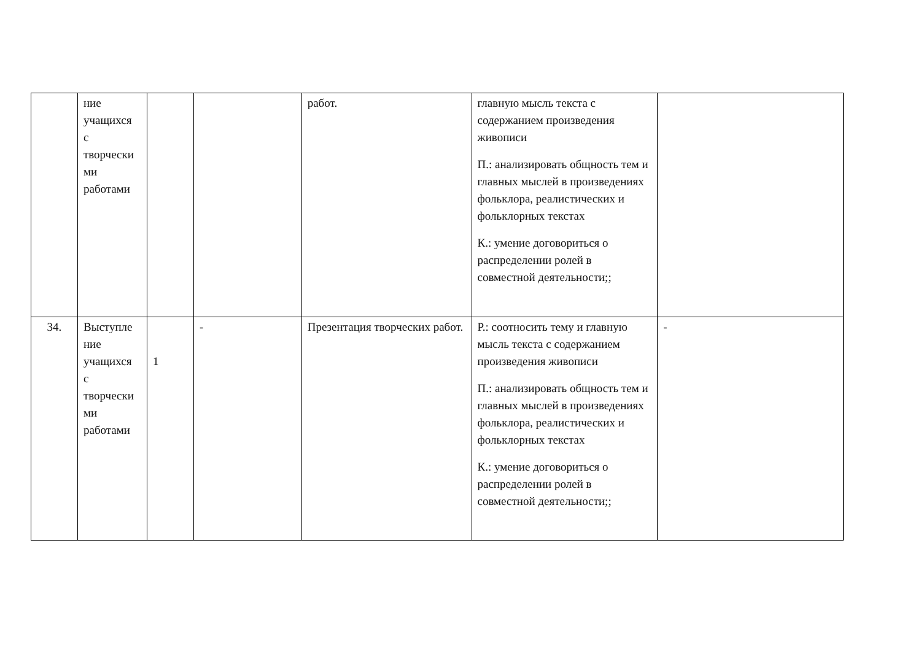| | ние учащихся с творчески ми работами | | | работ. | главную мысль текста с содержанием произведения живописи П.: анализировать общность тем и главных мыслей в произведениях фольклора, реалистических и фольклорных текстах К.: умение договориться о распределении ролей в совместной деятельности;; | |
| 34. | Выступле ние учащихся с творчески ми работами | 1 | - | Презентация творческих работ. | Р.: соотносить тему и главную мысль текста с содержанием произведения живописи П.: анализировать общность тем и главных мыслей в произведениях фольклора, реалистических и фольклорных текстах К.: умение договориться о распределении ролей в совместной деятельности;; | - |